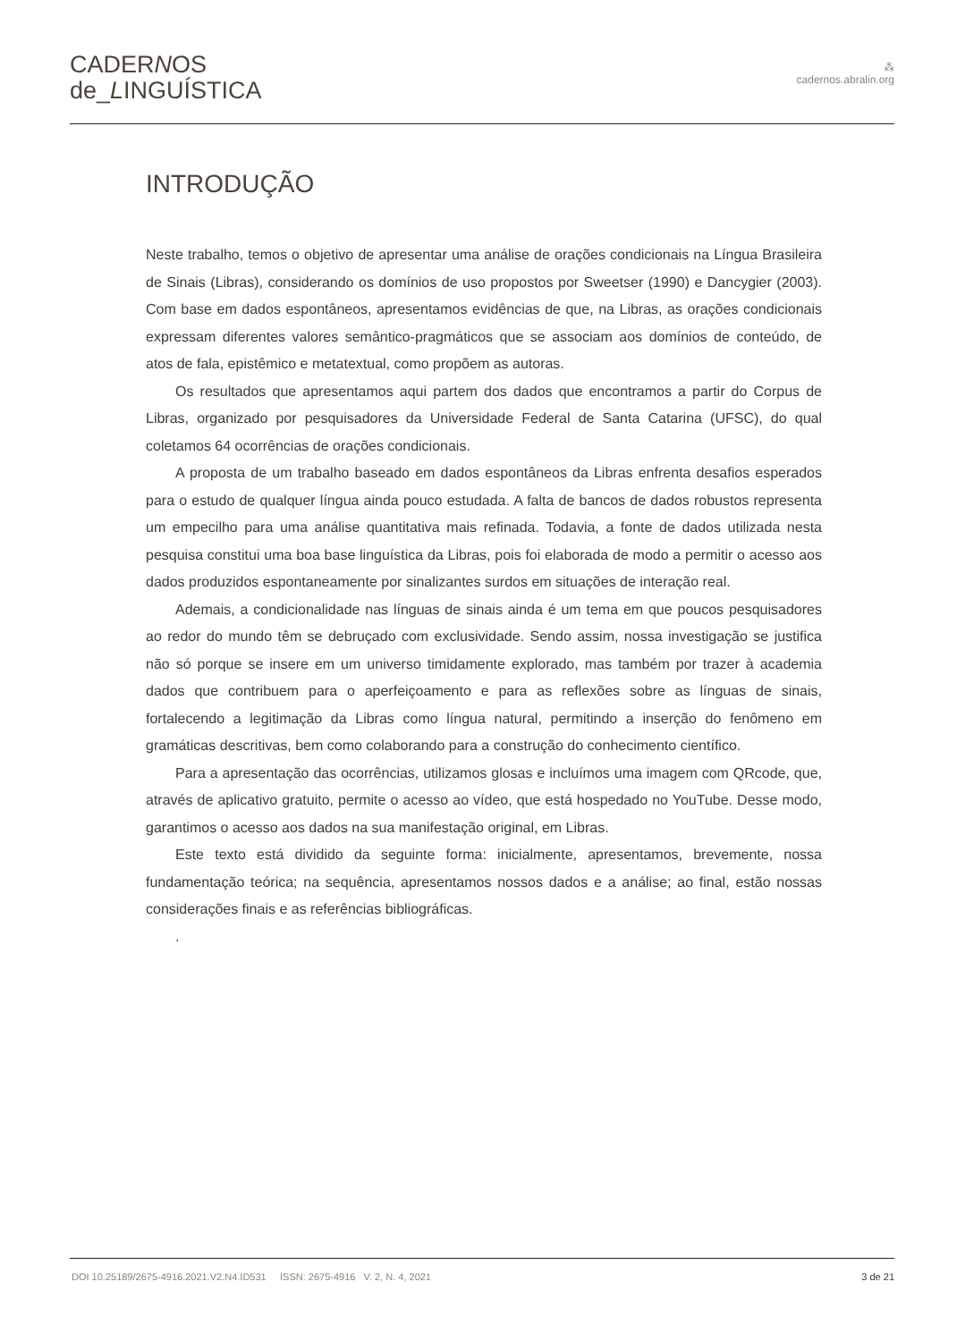CADERNOS
de_LINGUÍSTICA
⁂
cadernos.abralin.org
INTRODUÇÃO
Neste trabalho, temos o objetivo de apresentar uma análise de orações condicionais na Língua Brasileira de Sinais (Libras), considerando os domínios de uso propostos por Sweetser (1990) e Dancygier (2003). Com base em dados espontâneos, apresentamos evidências de que, na Libras, as orações condicionais expressam diferentes valores semântico-pragmáticos que se associam aos domínios de conteúdo, de atos de fala, epistêmico e metatextual, como propõem as autoras.
Os resultados que apresentamos aqui partem dos dados que encontramos a partir do Corpus de Libras, organizado por pesquisadores da Universidade Federal de Santa Catarina (UFSC), do qual coletamos 64 ocorrências de orações condicionais.
A proposta de um trabalho baseado em dados espontâneos da Libras enfrenta desafios esperados para o estudo de qualquer língua ainda pouco estudada. A falta de bancos de dados robustos representa um empecilho para uma análise quantitativa mais refinada. Todavia, a fonte de dados utilizada nesta pesquisa constitui uma boa base linguística da Libras, pois foi elaborada de modo a permitir o acesso aos dados produzidos espontaneamente por sinalizantes surdos em situações de interação real.
Ademais, a condicionalidade nas línguas de sinais ainda é um tema em que poucos pesquisadores ao redor do mundo têm se debruçado com exclusividade. Sendo assim, nossa investigação se justifica não só porque se insere em um universo timidamente explorado, mas também por trazer à academia dados que contribuem para o aperfeiçoamento e para as reflexões sobre as línguas de sinais, fortalecendo a legitimação da Libras como língua natural, permitindo a inserção do fenômeno em gramáticas descritivas, bem como colaborando para a construção do conhecimento científico.
Para a apresentação das ocorrências, utilizamos glosas e incluímos uma imagem com QRcode, que, através de aplicativo gratuito, permite o acesso ao vídeo, que está hospedado no YouTube. Desse modo, garantimos o acesso aos dados na sua manifestação original, em Libras.
Este texto está dividido da seguinte forma: inicialmente, apresentamos, brevemente, nossa fundamentação teórica; na sequência, apresentamos nossos dados e a análise; ao final, estão nossas considerações finais e as referências bibliográficas.
.
DOI 10.25189/2675-4916.2021.V2.N4.ID531 ISSN: 2675-4916 V. 2, N. 4, 2021 3 de 21